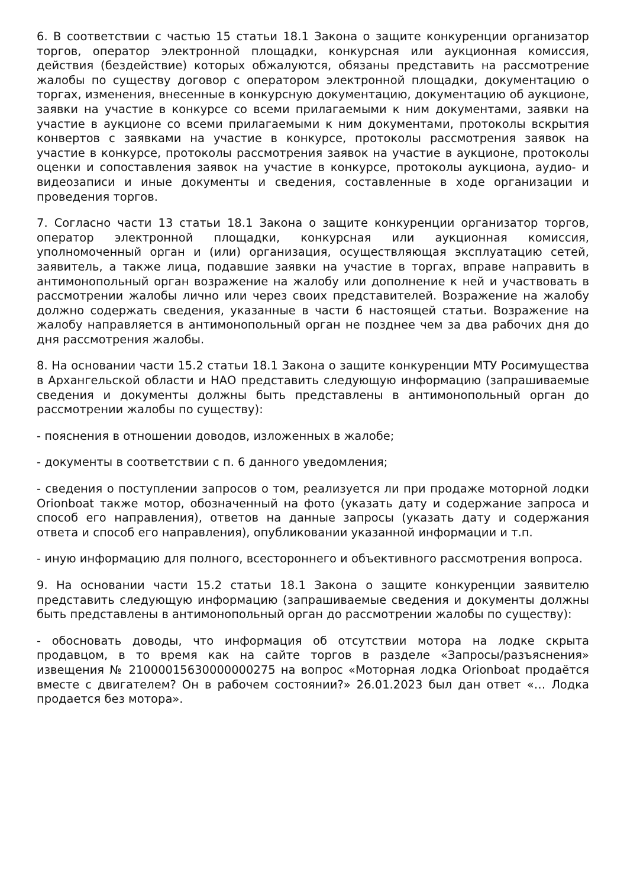6. В соответствии с частью 15 статьи 18.1 Закона о защите конкуренции организатор торгов, оператор электронной площадки, конкурсная или аукционная комиссия, действия (бездействие) которых обжалуются, обязаны представить на рассмотрение жалобы по существу договор с оператором электронной площадки, документацию о торгах, изменения, внесенные в конкурсную документацию, документацию об аукционе, заявки на участие в конкурсе со всеми прилагаемыми к ним документами, заявки на участие в аукционе со всеми прилагаемыми к ним документами, протоколы вскрытия конвертов с заявками на участие в конкурсе, протоколы рассмотрения заявок на участие в конкурсе, протоколы рассмотрения заявок на участие в аукционе, протоколы оценки и сопоставления заявок на участие в конкурсе, протоколы аукциона, аудио- и видеозаписи и иные документы и сведения, составленные в ходе организации и проведения торгов.
7. Согласно части 13 статьи 18.1 Закона о защите конкуренции организатор торгов, оператор электронной площадки, конкурсная или аукционная комиссия, уполномоченный орган и (или) организация, осуществляющая эксплуатацию сетей, заявитель, а также лица, подавшие заявки на участие в торгах, вправе направить в антимонопольный орган возражение на жалобу или дополнение к ней и участвовать в рассмотрении жалобы лично или через своих представителей. Возражение на жалобу должно содержать сведения, указанные в части 6 настоящей статьи. Возражение на жалобу направляется в антимонопольный орган не позднее чем за два рабочих дня до дня рассмотрения жалобы.
8. На основании части 15.2 статьи 18.1 Закона о защите конкуренции МТУ Росимущества в Архангельской области и НАО представить следующую информацию (запрашиваемые сведения и документы должны быть представлены в антимонопольный орган до рассмотрении жалобы по существу):
- пояснения в отношении доводов, изложенных в жалобе;
- документы в соответствии с п. 6 данного уведомления;
- сведения о поступлении запросов о том, реализуется ли при продаже моторной лодки Orionboat также мотор, обозначенный на фото (указать дату и содержание запроса и способ его направления), ответов на данные запросы (указать дату и содержания ответа и способ его направления), опубликовании указанной информации и т.п.
- иную информацию для полного, всестороннего и объективного рассмотрения вопроса.
9. На основании части 15.2 статьи 18.1 Закона о защите конкуренции заявителю представить следующую информацию (запрашиваемые сведения и документы должны быть представлены в антимонопольный орган до рассмотрении жалобы по существу):
- обосновать доводы, что информация об отсутствии мотора на лодке скрыта продавцом, в то время как на сайте торгов в разделе «Запросы/разъяснения» извещения № 21000015630000000275 на вопрос «Моторная лодка Orionboat продаётся вместе с двигателем? Он в рабочем состоянии?» 26.01.2023 был дан ответ «… Лодка продается без мотора».